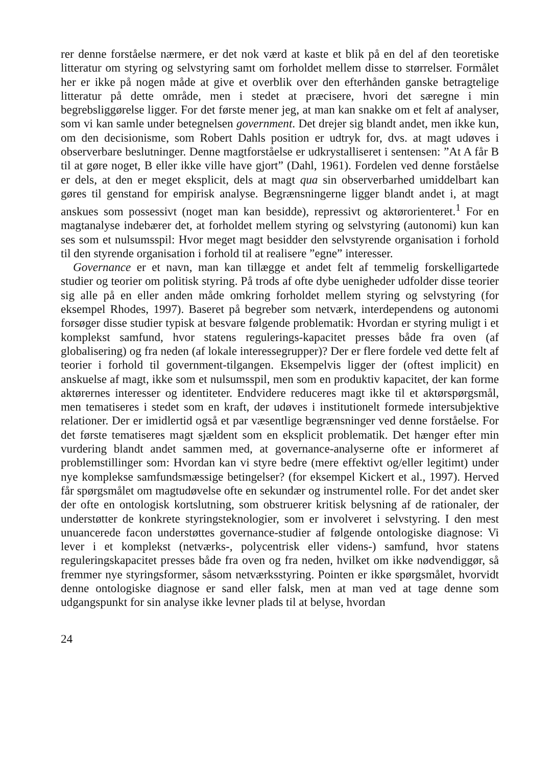rer denne forståelse nærmere, er det nok værd at kaste et blik på en del af den teoretiske litteratur om styring og selvstyring samt om forholdet mellem disse to størrelser. Formålet her er ikke på nogen måde at give et overblik over den efterhånden ganske betragtelige litteratur på dette område, men i stedet at præcisere, hvori det særegne i min begrebsliggørelse ligger. For det første mener jeg, at man kan snakke om et felt af analyser, som vi kan samle under betegnelsen government. Det drejer sig blandt andet, men ikke kun, om den decisionisme, som Robert Dahls position er udtryk for, dvs. at magt udøves i observerbare beslutninger. Denne magtforståelse er udkrystalliseret i sentensen: ”At A får B til at gøre noget, B eller ikke ville have gjort” (Dahl, 1961). Fordelen ved denne forståelse er dels, at den er meget eksplicit, dels at magt qua sin observerbarhed umiddelbart kan gøres til genstand for empirisk analyse. Begrænsningerne ligger blandt andet i, at magt anskues som possessivt (noget man kan besidde), repressivt og aktørorienteret.<sup>1</sup> For en magtanalyse indebærer det, at forholdet mellem styring og selvstyring (autonomi) kun kan ses som et nulsumsspil: Hvor meget magt besidder den selvstyrende organisation i forhold til den styrende organisation i forhold til at realisere ”egne” interesser.
Governance er et navn, man kan tillægge et andet felt af temmelig forskelligartede studier og teorier om politisk styring. På trods af ofte dybe uenigheder udfolder disse teorier sig alle på en eller anden måde omkring forholdet mellem styring og selvstyring (for eksempel Rhodes, 1997). Baseret på begreber som netværk, interdependens og autonomi forsøger disse studier typisk at besvare følgende problematik: Hvordan er styring muligt i et komplekst samfund, hvor statens regulerings-kapacitet presses både fra oven (af globalisering) og fra neden (af lokale interessegrupper)? Der er flere fordele ved dette felt af teorier i forhold til government-tilgangen. Eksempelvis ligger der (oftest implicit) en anskuelse af magt, ikke som et nulsumsspil, men som en produktiv kapacitet, der kan forme aktørernes interesser og identiteter. Endvidere reduceres magt ikke til et aktørspørgsmål, men tematiseres i stedet som en kraft, der udøves i institutionelt formede intersubjektive relationer. Der er imidlertid også et par væsentlige begrænsninger ved denne forståelse. For det første tematiseres magt sjældent som en eksplicit problematik. Det hænger efter min vurdering blandt andet sammen med, at governance-analyserne ofte er informeret af problemstillinger som: Hvordan kan vi styre bedre (mere effektivt og/eller legitimt) under nye komplekse samfundsmæssige betingelser? (for eksempel Kickert et al., 1997). Herved får spørgsmålet om magtudøvelse ofte en sekundær og instrumentel rolle. For det andet sker der ofte en ontologisk kortslutning, som obstruerer kritisk belysning af de rationaler, der understøtter de konkrete styringsteknologier, som er involveret i selvstyring. I den mest unuancerede facon understøttes governance-studier af følgende ontologiske diagnose: Vi lever i et komplekst (netværks-, polycentrisk eller videns-) samfund, hvor statens reguleringskapacitet presses både fra oven og fra neden, hvilket om ikke nødvendiggør, så fremmer nye styringsformer, såsom netværksstyring. Pointen er ikke spørgsmålet, hvorvidt denne ontologiske diagnose er sand eller falsk, men at man ved at tage denne som udgangspunkt for sin analyse ikke levner plads til at belyse, hvordan
24